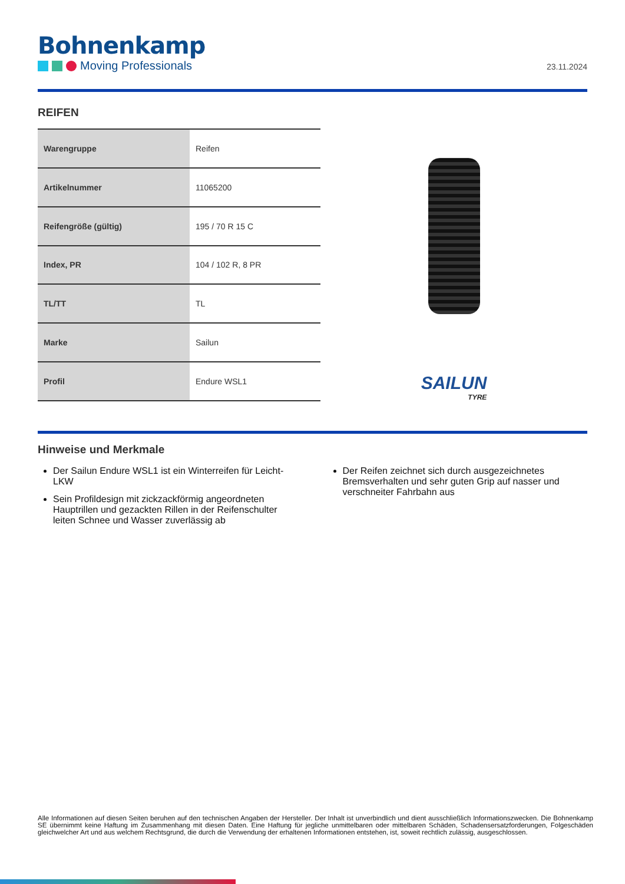Bohnenkamp
Moving Professionals
23.11.2024
REIFEN
| Warengruppe | Reifen |
| Artikelnummer | 11065200 |
| Reifengröße (gültig) | 195 / 70 R 15 C |
| Index, PR | 104 / 102 R, 8 PR |
| TL/TT | TL |
| Marke | Sailun |
| Profil | Endure WSL1 |
SAILUN
TYRE
Hinweise und Merkmale
Der Sailun Endure WSL1 ist ein Winterreifen für Leicht-LKW
Sein Profildesign mit zickzackförmig angeordneten Hauptrillen und gezackten Rillen in der Reifenschulter leiten Schnee und Wasser zuverlässig ab
Der Reifen zeichnet sich durch ausgezeichnetes Bremsverhalten und sehr guten Grip auf nasser und verschneiter Fahrbahn aus
Alle Informationen auf diesen Seiten beruhen auf den technischen Angaben der Hersteller. Der Inhalt ist unverbindlich und dient ausschließlich Informationszwecken. Die Bohnenkamp SE übernimmt keine Haftung im Zusammenhang mit diesen Daten. Eine Haftung für jegliche unmittelbaren oder mittelbaren Schäden, Schadensersatzforderungen, Folgeschäden gleichwelcher Art und aus welchem Rechtsgrund, die durch die Verwendung der erhaltenen Informationen entstehen, ist, soweit rechtlich zulässig, ausgeschlossen.